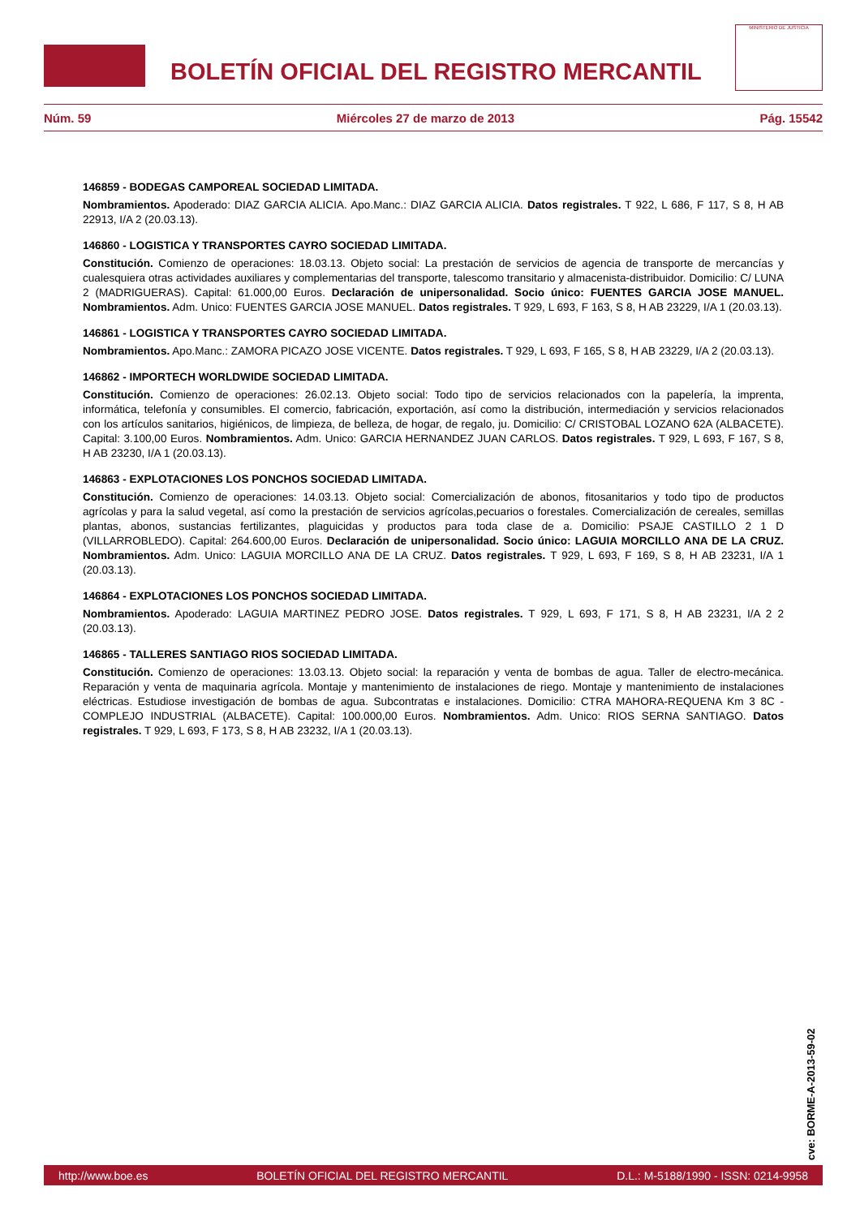BOLETÍN OFICIAL DEL REGISTRO MERCANTIL
MINISTERIO DE JUSTICIA
Núm. 59 Miércoles 27 de marzo de 2013 Pág. 15542
146859 - BODEGAS CAMPOREAL SOCIEDAD LIMITADA.
Nombramientos. Apoderado: DIAZ GARCIA ALICIA. Apo.Manc.: DIAZ GARCIA ALICIA. Datos registrales. T 922, L 686, F 117, S 8, H AB 22913, I/A 2 (20.03.13).
146860 - LOGISTICA Y TRANSPORTES CAYRO SOCIEDAD LIMITADA.
Constitución. Comienzo de operaciones: 18.03.13. Objeto social: La prestación de servicios de agencia de transporte de mercancías y cualesquiera otras actividades auxiliares y complementarias del transporte, talescomo transitario y almacenista-distribuidor. Domicilio: C/ LUNA 2 (MADRIGUERAS). Capital: 61.000,00 Euros. Declaración de unipersonalidad. Socio único: FUENTES GARCIA JOSE MANUEL. Nombramientos. Adm. Unico: FUENTES GARCIA JOSE MANUEL. Datos registrales. T 929, L 693, F 163, S 8, H AB 23229, I/A 1 (20.03.13).
146861 - LOGISTICA Y TRANSPORTES CAYRO SOCIEDAD LIMITADA.
Nombramientos. Apo.Manc.: ZAMORA PICAZO JOSE VICENTE. Datos registrales. T 929, L 693, F 165, S 8, H AB 23229, I/A 2 (20.03.13).
146862 - IMPORTECH WORLDWIDE SOCIEDAD LIMITADA.
Constitución. Comienzo de operaciones: 26.02.13. Objeto social: Todo tipo de servicios relacionados con la papelería, la imprenta, informática, telefonía y consumibles. El comercio, fabricación, exportación, así como la distribución, intermediación y servicios relacionados con los artículos sanitarios, higiénicos, de limpieza, de belleza, de hogar, de regalo, ju. Domicilio: C/ CRISTOBAL LOZANO 62A (ALBACETE). Capital: 3.100,00 Euros. Nombramientos. Adm. Unico: GARCIA HERNANDEZ JUAN CARLOS. Datos registrales. T 929, L 693, F 167, S 8, H AB 23230, I/A 1 (20.03.13).
146863 - EXPLOTACIONES LOS PONCHOS SOCIEDAD LIMITADA.
Constitución. Comienzo de operaciones: 14.03.13. Objeto social: Comercialización de abonos, fitosanitarios y todo tipo de productos agrícolas y para la salud vegetal, así como la prestación de servicios agrícolas,pecuarios o forestales. Comercialización de cereales, semillas plantas, abonos, sustancias fertilizantes, plaguicidas y productos para toda clase de a. Domicilio: PSAJE CASTILLO 2 1 D (VILLARROBLEDO). Capital: 264.600,00 Euros. Declaración de unipersonalidad. Socio único: LAGUIA MORCILLO ANA DE LA CRUZ. Nombramientos. Adm. Unico: LAGUIA MORCILLO ANA DE LA CRUZ. Datos registrales. T 929, L 693, F 169, S 8, H AB 23231, I/A 1 (20.03.13).
146864 - EXPLOTACIONES LOS PONCHOS SOCIEDAD LIMITADA.
Nombramientos. Apoderado: LAGUIA MARTINEZ PEDRO JOSE. Datos registrales. T 929, L 693, F 171, S 8, H AB 23231, I/A 2 2 (20.03.13).
146865 - TALLERES SANTIAGO RIOS SOCIEDAD LIMITADA.
Constitución. Comienzo de operaciones: 13.03.13. Objeto social: la reparación y venta de bombas de agua. Taller de electro-mecánica. Reparación y venta de maquinaria agrícola. Montaje y mantenimiento de instalaciones de riego. Montaje y mantenimiento de instalaciones eléctricas. Estudiose investigación de bombas de agua. Subcontratas e instalaciones. Domicilio: CTRA MAHORA-REQUENA Km 3 8C - COMPLEJO INDUSTRIAL (ALBACETE). Capital: 100.000,00 Euros. Nombramientos. Adm. Unico: RIOS SERNA SANTIAGO. Datos registrales. T 929, L 693, F 173, S 8, H AB 23232, I/A 1 (20.03.13).
cve: BORME-A-2013-59-02
http://www.boe.es BOLETÍN OFICIAL DEL REGISTRO MERCANTIL D.L.: M-5188/1990 - ISSN: 0214-9958